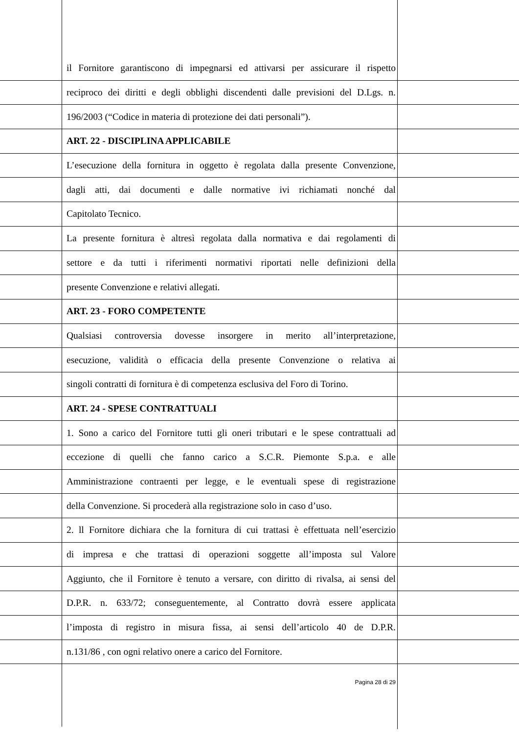il Fornitore garantiscono di impegnarsi ed attivarsi per assicurare il rispetto
reciproco dei diritti e degli obblighi discendenti dalle previsioni del D.Lgs. n.
196/2003 (“Codice in materia di protezione dei dati personali”).
ART. 22 - DISCIPLINA APPLICABILE
L’esecuzione della fornitura in oggetto è regolata dalla presente Convenzione,
dagli atti, dai documenti e dalle normative ivi richiamati nonché dal
Capitolato Tecnico.
La presente fornitura è altresì regolata dalla normativa e dai regolamenti di
settore e da tutti i riferimenti normativi riportati nelle definizioni della
presente Convenzione e relativi allegati.
ART. 23 - FORO COMPETENTE
Qualsiasi controversia dovesse insorgere in merito all’interpretazione,
esecuzione, validità o efficacia della presente Convenzione o relativa ai
singoli contratti di fornitura è di competenza esclusiva del Foro di Torino.
ART. 24 - SPESE CONTRATTUALI
1. Sono a carico del Fornitore tutti gli oneri tributari e le spese contrattuali ad
eccezione di quelli che fanno carico a S.C.R. Piemonte S.p.a. e alle
Amministrazione contraenti per legge, e le eventuali spese di registrazione
della Convenzione. Si procederà alla registrazione solo in caso d’uso.
2. ll Fornitore dichiara che la fornitura di cui trattasi è effettuata nell’esercizio
di impresa e che trattasi di operazioni soggette all’imposta sul Valore
Aggiunto, che il Fornitore è tenuto a versare, con diritto di rivalsa, ai sensi del
D.P.R. n. 633/72; conseguentemente, al Contratto dovrà essere applicata
l’imposta di registro in misura fissa, ai sensi dell’articolo 40 de D.P.R.
n.131/86 , con ogni relativo onere a carico del Fornitore.
Pagina 28 di 29